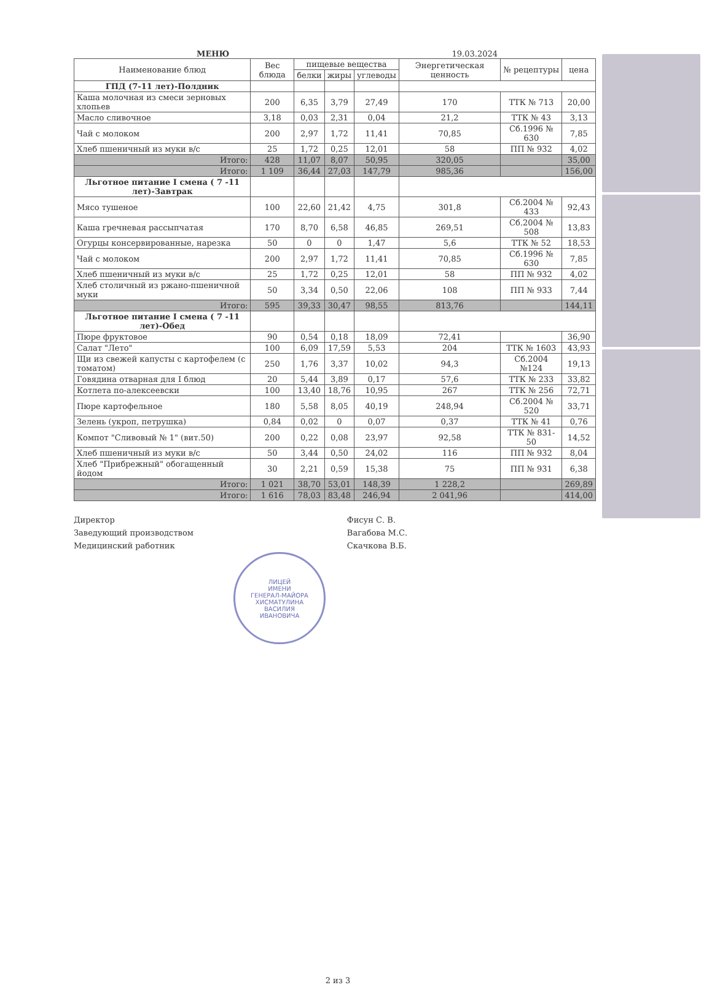МЕНЮ 19.03.2024
| Наименование блюд | Вес блюда | пищевые вещества | | | Энергетическая ценность | № рецептуры | цена |
| --- | --- | --- | --- | --- | --- | --- | --- |
| | | белки | жиры | углеводы | | | |
| ГПД (7-11 лет)-Полдник | | | | | | | |
| Каша молочная из смеси зерновых хлопьев | 200 | 6,35 | 3,79 | 27,49 | 170 | ТТК № 713 | 20,00 |
| Масло сливочное | 3,18 | 0,03 | 2,31 | 0,04 | 21,2 | ТТК № 43 | 3,13 |
| Чай с молоком | 200 | 2,97 | 1,72 | 11,41 | 70,85 | Сб.1996 № 630 | 7,85 |
| Хлеб пшеничный из муки в/с | 25 | 1,72 | 0,25 | 12,01 | 58 | ПП № 932 | 4,02 |
| Итого: | 428 | 11,07 | 8,07 | 50,95 | 320,05 | | 35,00 |
| Итого: | 1 109 | 36,44 | 27,03 | 147,79 | 985,36 | | 156,00 |
| Льготное питание I смена ( 7 -11 лет)-Завтрак | | | | | | | |
| Мясо тушеное | 100 | 22,60 | 21,42 | 4,75 | 301,8 | Сб.2004 № 433 | 92,43 |
| Каша гречневая рассыпчатая | 170 | 8,70 | 6,58 | 46,85 | 269,51 | Сб.2004 № 508 | 13,83 |
| Огурцы консервированные, нарезка | 50 | 0 | 0 | 1,47 | 5,6 | ТТК № 52 | 18,53 |
| Чай с молоком | 200 | 2,97 | 1,72 | 11,41 | 70,85 | Сб.1996 № 630 | 7,85 |
| Хлеб пшеничный из муки в/с | 25 | 1,72 | 0,25 | 12,01 | 58 | ПП № 932 | 4,02 |
| Хлеб столичный из ржано-пшеничной муки | 50 | 3,34 | 0,50 | 22,06 | 108 | ПП № 933 | 7,44 |
| Итого: | 595 | 39,33 | 30,47 | 98,55 | 813,76 | | 144,11 |
| Льготное питание I смена ( 7 -11 лет)-Обед | | | | | | | |
| Пюре фруктовое | 90 | 0,54 | 0,18 | 18,09 | 72,41 | | 36,90 |
| Салат "Лето" | 100 | 6,09 | 17,59 | 5,53 | 204 | ТТК № 1603 | 43,93 |
| Щи из свежей капусты с картофелем (с томатом) | 250 | 1,76 | 3,37 | 10,02 | 94,3 | Сб.2004 №124 | 19,13 |
| Говядина отварная для I блюд | 20 | 5,44 | 3,89 | 0,17 | 57,6 | ТТК № 233 | 33,82 |
| Котлета по-алексеевски | 100 | 13,40 | 18,76 | 10,95 | 267 | ТТК № 256 | 72,71 |
| Пюре картофельное | 180 | 5,58 | 8,05 | 40,19 | 248,94 | Сб.2004 № 520 | 33,71 |
| Зелень (укроп, петрушка) | 0,84 | 0,02 | 0 | 0,07 | 0,37 | ТТК № 41 | 0,76 |
| Компот "Сливовый № 1" (вит.50) | 200 | 0,22 | 0,08 | 23,97 | 92,58 | ТТК № 831-50 | 14,52 |
| Хлеб пшеничный из муки в/с | 50 | 3,44 | 0,50 | 24,02 | 116 | ПП № 932 | 8,04 |
| Хлеб "Прибрежный" обогащенный йодом | 30 | 2,21 | 0,59 | 15,38 | 75 | ПП № 931 | 6,38 |
| Итого: | 1 021 | 38,70 | 53,01 | 148,39 | 1 228,2 | | 269,89 |
| Итого: | 1 616 | 78,03 | 83,48 | 246,94 | 2 041,96 | | 414,00 |
Директор
Заведующий производством
Медицинский работник
Фисун С. В.
Вагабова М.С.
Скачкова В.Б.
ЛИЦЕЙ
ИМЕНИ
ГЕНЕРАЛ-МАЙОРА
ХИСМАТУЛИНА
ВАСИЛИЯ
ИВАНОВИЧА
2 из 3